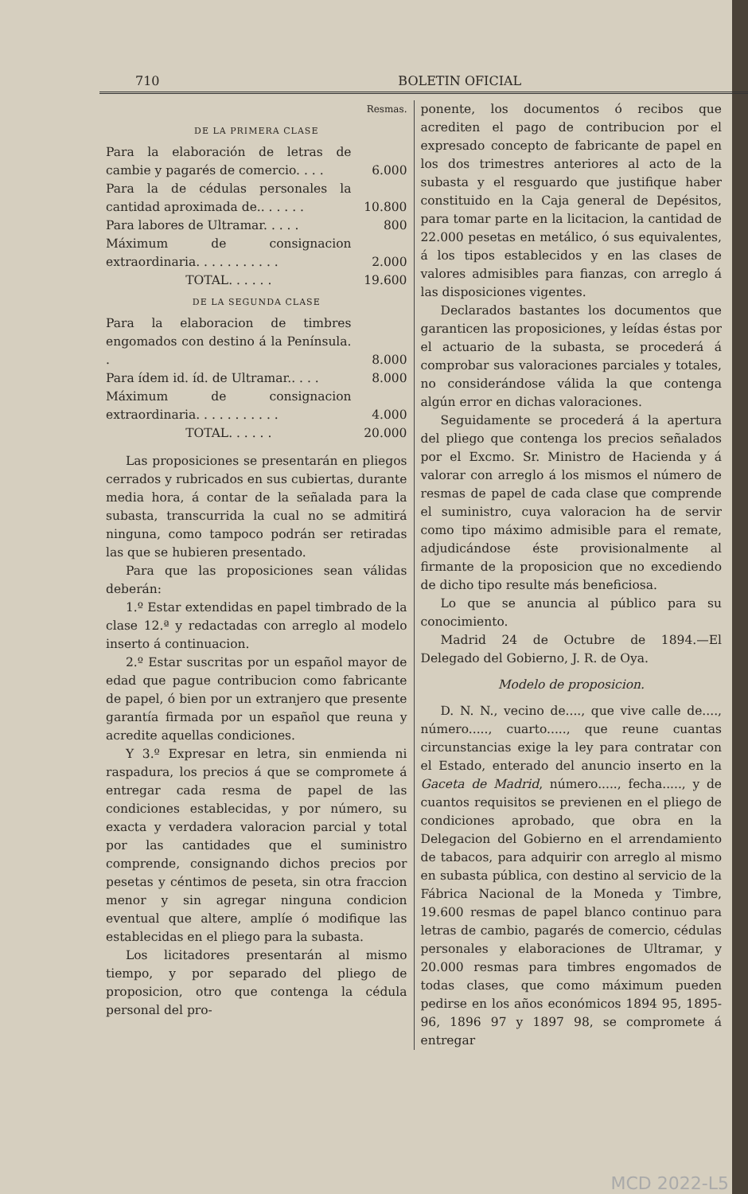710 BOLETIN OFICIAL
Resmas.
DE LA PRIMERA CLASE
| Para la elaboración de letras de cambie y pagarés de comercio. . . . | 6.000 |
| Para la de cédulas personales la cantidad aproximada de.. . . . . . | 10.800 |
| Para labores de Ultramar. . . . . | 800 |
| Máximum de consignacion extraordinaria. . . . . . . . . . . | 2.000 |
| TOTAL. . . . . . | 19.600 |
DE LA SEGUNDA CLASE
| Para la elaboracion de timbres engomados con destino á la Península. . | 8.000 |
| Para ídem id. íd. de Ultramar.. . . . | 8.000 |
| Máximum de consignacion extraordinaria. . . . . . . . . . . | 4.000 |
| TOTAL. . . . . . | 20.000 |
Las proposiciones se presentarán en pliegos cerrados y rubricados en sus cubiertas, durante media hora, á contar de la señalada para la subasta, transcurrida la cual no se admitirá ninguna, como tampoco podrán ser retiradas las que se hubieren presentado.
Para que las proposiciones sean válidas deberán:
1.º Estar extendidas en papel timbrado de la clase 12.ª y redactadas con arreglo al modelo inserto á continuacion.
2.º Estar suscritas por un español mayor de edad que pague contribucion como fabricante de papel, ó bien por un extranjero que presente garantía firmada por un español que reuna y acredite aquellas condiciones.
Y 3.º Expresar en letra, sin enmienda ni raspadura, los precios á que se compromete á entregar cada resma de papel de las condiciones establecidas, y por número, su exacta y verdadera valoracion parcial y total por las cantidades que el suministro comprende, consignando dichos precios por pesetas y céntimos de peseta, sin otra fraccion menor y sin agregar ninguna condicion eventual que altere, amplíe ó modifique las establecidas en el pliego para la subasta.
Los licitadores presentarán al mismo tiempo, y por separado del pliego de proposicion, otro que contenga la cédula personal del pro-
ponente, los documentos ó recibos que acrediten el pago de contribucion por el expresado concepto de fabricante de papel en los dos trimestres anteriores al acto de la subasta y el resguardo que justifique haber constituido en la Caja general de Depésitos, para tomar parte en la licitacion, la cantidad de 22.000 pesetas en metálico, ó sus equivalentes, á los tipos establecidos y en las clases de valores admisibles para fianzas, con arreglo á las disposiciones vigentes.
Declarados bastantes los documentos que garanticen las proposiciones, y leídas éstas por el actuario de la subasta, se procederá á comprobar sus valoraciones parciales y totales, no considerándose válida la que contenga algún error en dichas valoraciones.
Seguidamente se procederá á la apertura del pliego que contenga los precios señalados por el Excmo. Sr. Ministro de Hacienda y á valorar con arreglo á los mismos el número de resmas de papel de cada clase que comprende el suministro, cuya valoracion ha de servir como tipo máximo admisible para el remate, adjudicándose éste provisionalmente al firmante de la proposicion que no excediendo de dicho tipo resulte más beneficiosa.
Lo que se anuncia al público para su conocimiento.
Madrid 24 de Octubre de 1894.—El Delegado del Gobierno, J. R. de Oya.
Modelo de proposicion.
D. N. N., vecino de...., que vive calle de...., número....., cuarto....., que reune cuantas circunstancias exige la ley para contratar con el Estado, enterado del anuncio inserto en la Gaceta de Madrid, número....., fecha....., y de cuantos requisitos se previenen en el pliego de condiciones aprobado, que obra en la Delegacion del Gobierno en el arrendamiento de tabacos, para adquirir con arreglo al mismo en subasta pública, con destino al servicio de la Fábrica Nacional de la Moneda y Timbre, 19.600 resmas de papel blanco continuo para letras de cambio, pagarés de comercio, cédulas personales y elaboraciones de Ultramar, y 20.000 resmas para timbres engomados de todas clases, que como máximum pueden pedirse en los años económicos 1894 95, 1895-96, 1896 97 y 1897 98, se compromete á entregar
MCD 2022-L5